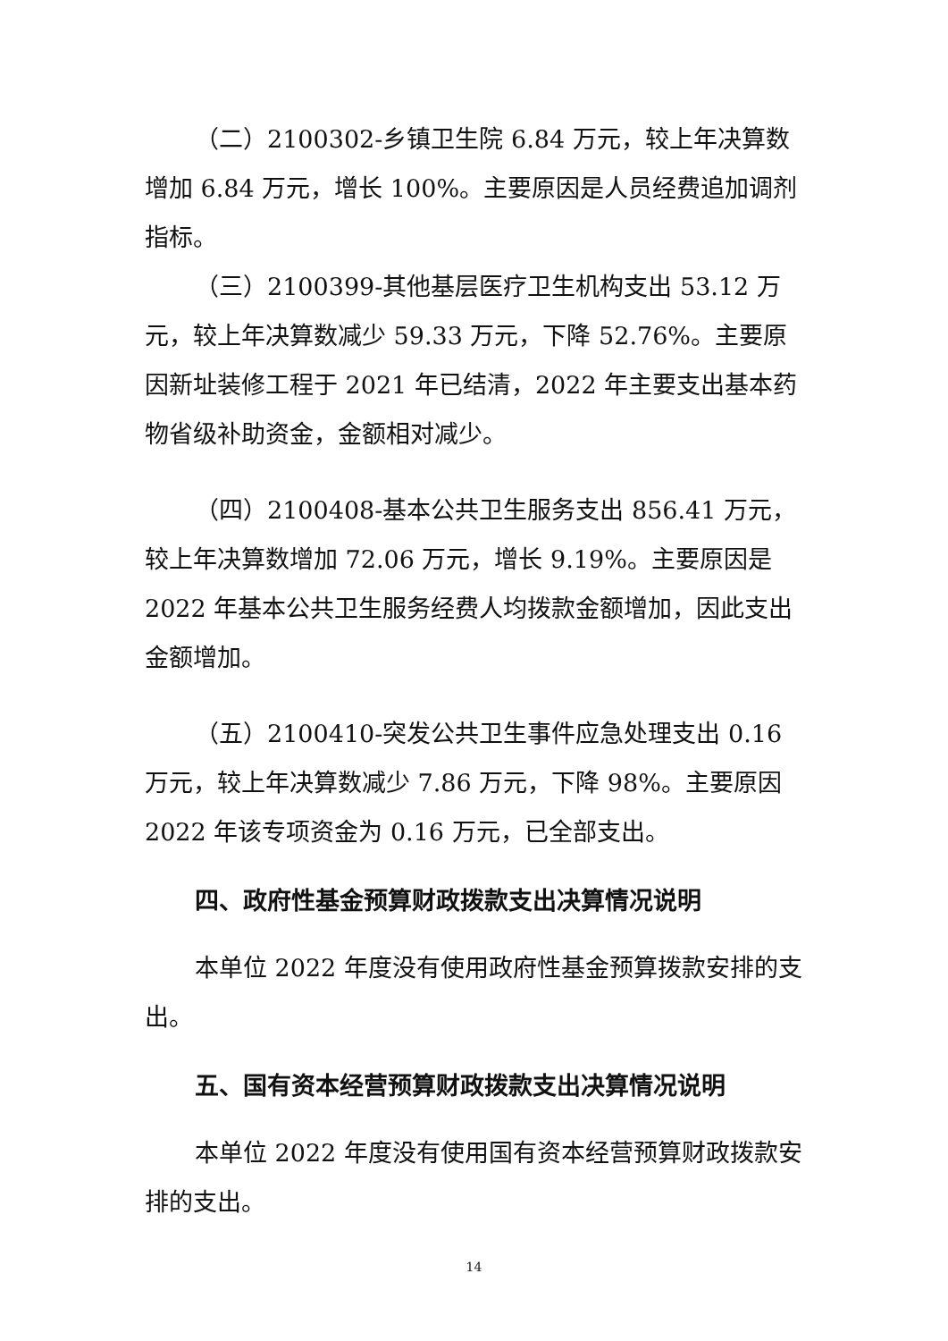（二）2100302-乡镇卫生院 6.84 万元，较上年决算数增加 6.84 万元，增长 100%。主要原因是人员经费追加调剂指标。
（三）2100399-其他基层医疗卫生机构支出 53.12 万元，较上年决算数减少 59.33 万元，下降 52.76%。主要原因新址装修工程于 2021 年已结清，2022 年主要支出基本药物省级补助资金，金额相对减少。
（四）2100408-基本公共卫生服务支出 856.41 万元，较上年决算数增加 72.06 万元，增长 9.19%。主要原因是 2022 年基本公共卫生服务经费人均拨款金额增加，因此支出金额增加。
（五）2100410-突发公共卫生事件应急处理支出 0.16 万元，较上年决算数减少 7.86 万元，下降 98%。主要原因 2022 年该专项资金为 0.16 万元，已全部支出。
四、政府性基金预算财政拨款支出决算情况说明
本单位 2022 年度没有使用政府性基金预算拨款安排的支出。
五、国有资本经营预算财政拨款支出决算情况说明
本单位 2022 年度没有使用国有资本经营预算财政拨款安排的支出。
14